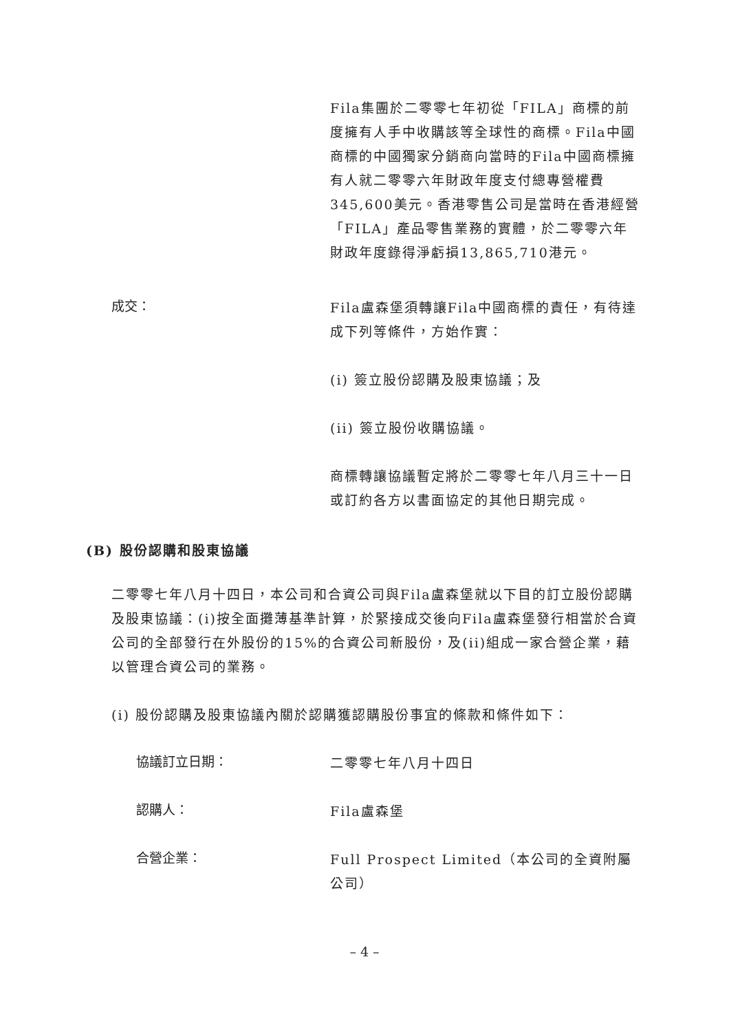Fila集團於二零零七年初從「FILA」商標的前度擁有人手中收購該等全球性的商標。Fila中國商標的中國獨家分銷商向當時的Fila中國商標擁有人就二零零六年財政年度支付總專營權費345,600美元。香港零售公司是當時在香港經營「FILA」產品零售業務的實體，於二零零六年財政年度錄得淨虧損13,865,710港元。
成交：
Fila盧森堡須轉讓Fila中國商標的責任，有待達成下列等條件，方始作實：
(i) 簽立股份認購及股東協議；及
(ii) 簽立股份收購協議。
商標轉讓協議暫定將於二零零七年八月三十一日或訂約各方以書面協定的其他日期完成。
(B) 股份認購和股東協議
二零零七年八月十四日，本公司和合資公司與Fila盧森堡就以下目的訂立股份認購及股東協議：(i)按全面攤薄基準計算，於緊接成交後向Fila盧森堡發行相當於合資公司的全部發行在外股份的15%的合資公司新股份，及(ii)組成一家合營企業，藉以管理合資公司的業務。
(i) 股份認購及股東協議內關於認購獲認購股份事宜的條款和條件如下：
協議訂立日期：
二零零七年八月十四日
認購人：
Fila盧森堡
合營企業：
Full Prospect Limited（本公司的全資附屬公司）
– 4 –